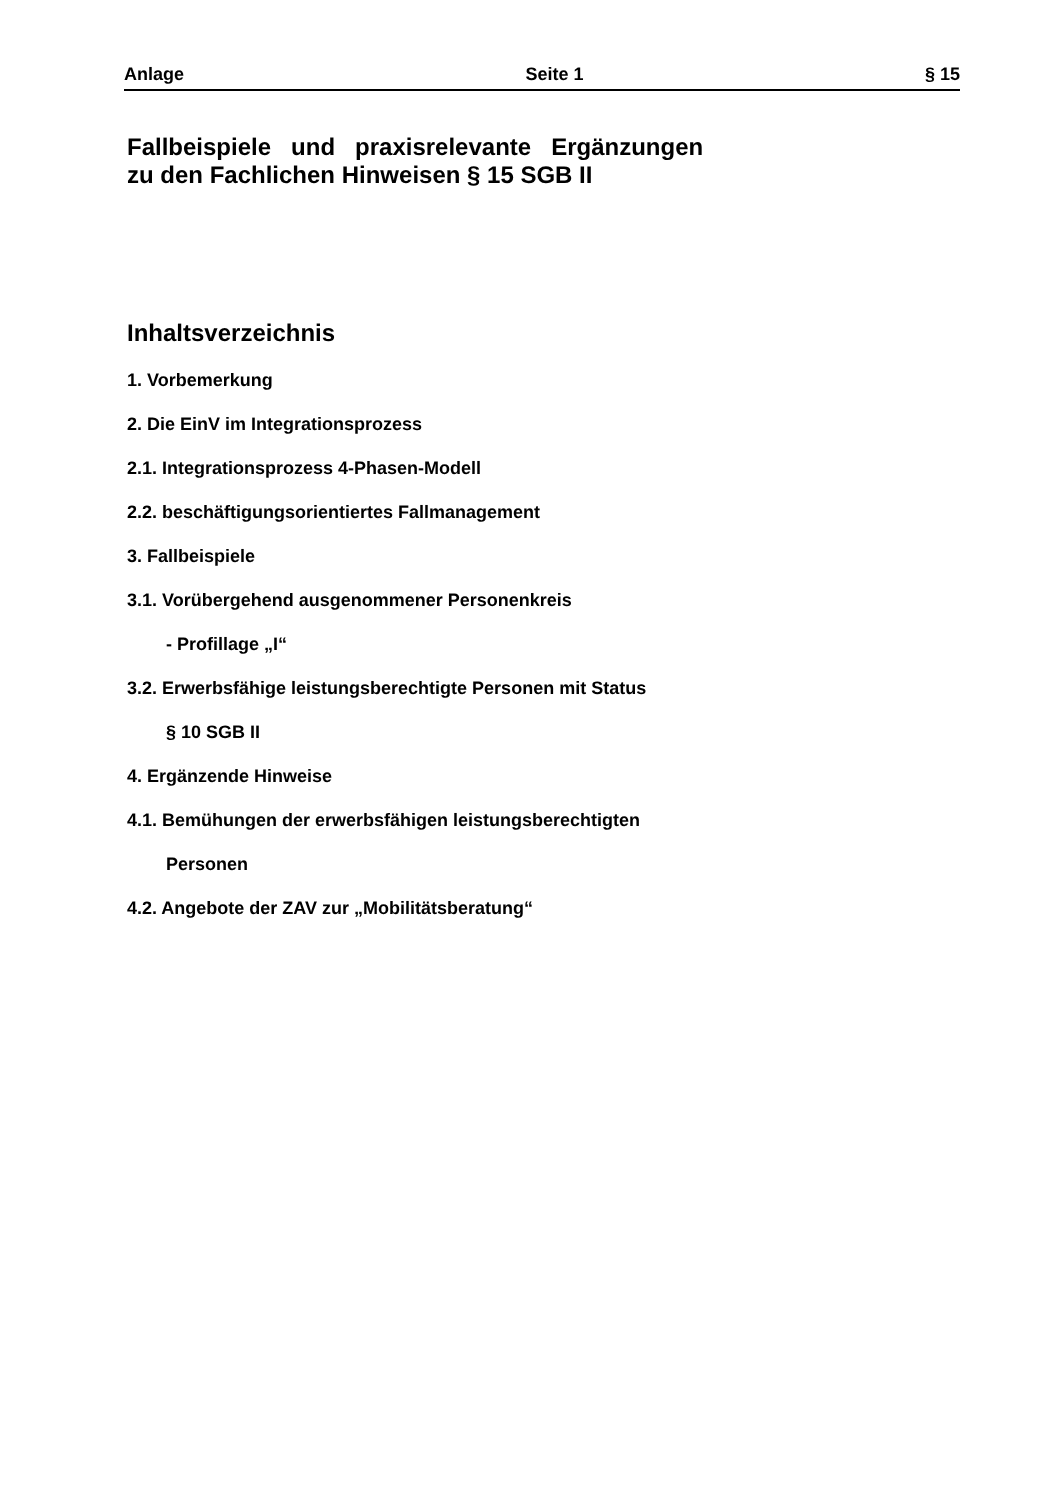Anlage Seite 1 § 15
Fallbeispiele und praxisrelevante Ergänzungen
zu den Fachlichen Hinweisen § 15 SGB II
Inhaltsverzeichnis
1. Vorbemerkung
2. Die EinV im Integrationsprozess
2.1. Integrationsprozess 4-Phasen-Modell
2.2. beschäftigungsorientiertes Fallmanagement
3. Fallbeispiele
3.1. Vorübergehend ausgenommener Personenkreis
- Profillage „I“
3.2. Erwerbsfähige leistungsberechtigte Personen mit Status
§ 10 SGB II
4. Ergänzende Hinweise
4.1. Bemühungen der erwerbsfähigen leistungsberechtigten
Personen
4.2. Angebote der ZAV zur „Mobilitätsberatung“